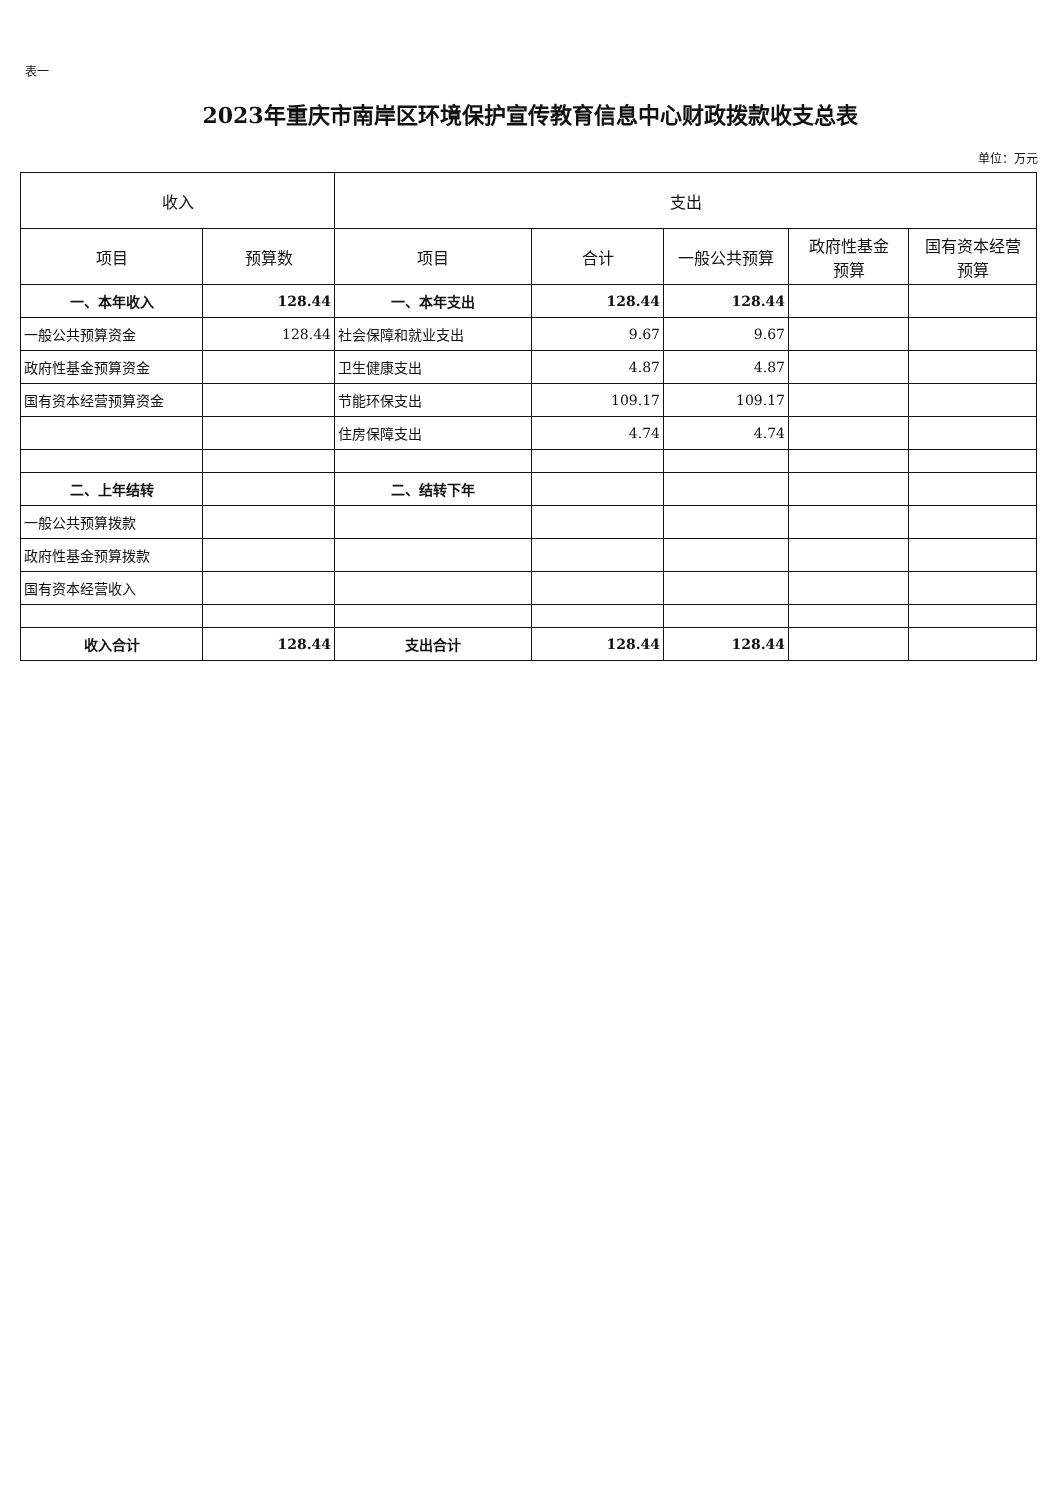表一
2023年重庆市南岸区环境保护宣传教育信息中心财政拨款收支总表
单位：万元
| 收入 | | 支出 | | | | |
| --- | --- | --- | --- | --- | --- | --- |
| 项目 | 预算数 | 项目 | 合计 | 一般公共预算 | 政府性基金 预算 | 国有资本经营 预算 |
| 一、本年收入 | 128.44 | 一、本年支出 | 128.44 | 128.44 | | |
| 一般公共预算资金 | 128.44 | 社会保障和就业支出 | 9.67 | 9.67 | | |
| 政府性基金预算资金 | | 卫生健康支出 | 4.87 | 4.87 | | |
| 国有资本经营预算资金 | | 节能环保支出 | 109.17 | 109.17 | | |
| | | 住房保障支出 | 4.74 | 4.74 | | |
| 二、上年结转 | | 二、结转下年 | | | | |
| 一般公共预算拨款 | | | | | | |
| 政府性基金预算拨款 | | | | | | |
| 国有资本经营收入 | | | | | | |
| 收入合计 | 128.44 | 支出合计 | 128.44 | 128.44 | | |